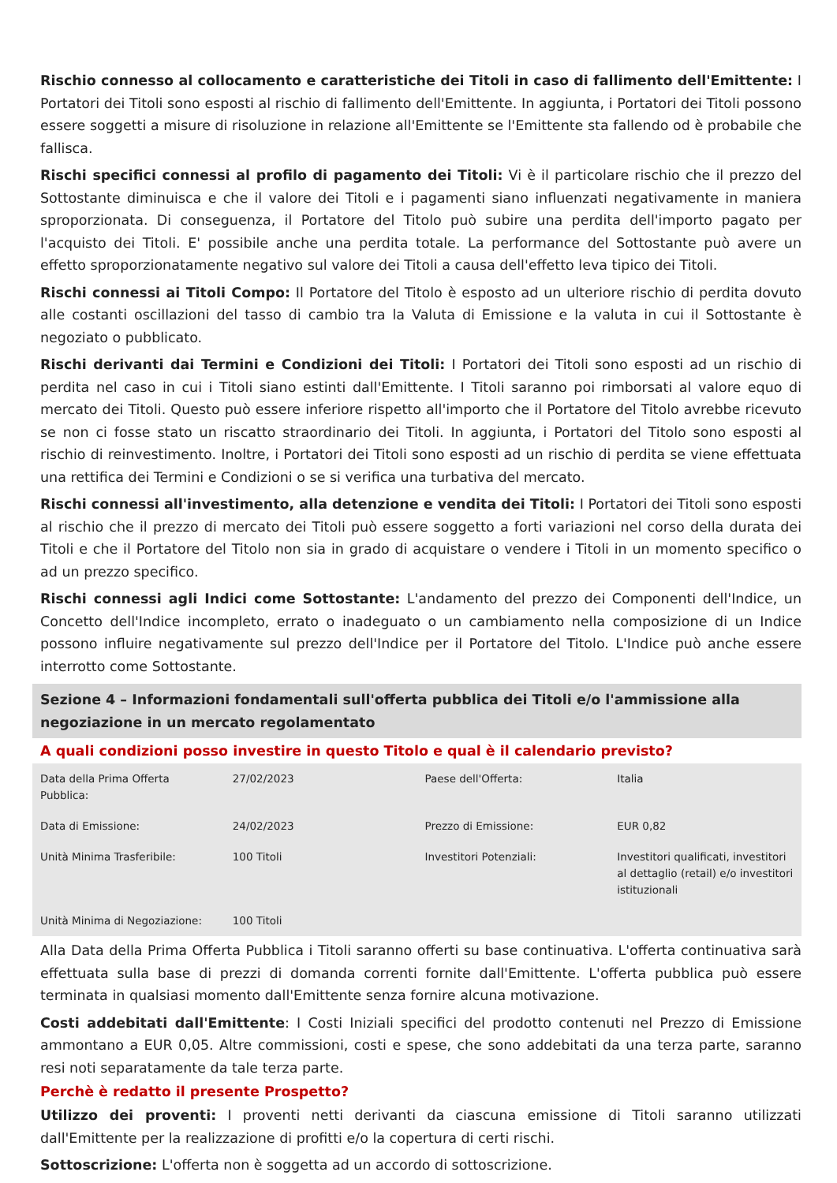Rischio connesso al collocamento e caratteristiche dei Titoli in caso di fallimento dell'Emittente: I Portatori dei Titoli sono esposti al rischio di fallimento dell'Emittente. In aggiunta, i Portatori dei Titoli possono essere soggetti a misure di risoluzione in relazione all'Emittente se l'Emittente sta fallendo od è probabile che fallisca.
Rischi specifici connessi al profilo di pagamento dei Titoli: Vi è il particolare rischio che il prezzo del Sottostante diminuisca e che il valore dei Titoli e i pagamenti siano influenzati negativamente in maniera sproporzionata. Di conseguenza, il Portatore del Titolo può subire una perdita dell'importo pagato per l'acquisto dei Titoli. E' possibile anche una perdita totale. La performance del Sottostante può avere un effetto sproporzionatamente negativo sul valore dei Titoli a causa dell'effetto leva tipico dei Titoli.
Rischi connessi ai Titoli Compo: Il Portatore del Titolo è esposto ad un ulteriore rischio di perdita dovuto alle costanti oscillazioni del tasso di cambio tra la Valuta di Emissione e la valuta in cui il Sottostante è negoziato o pubblicato.
Rischi derivanti dai Termini e Condizioni dei Titoli: I Portatori dei Titoli sono esposti ad un rischio di perdita nel caso in cui i Titoli siano estinti dall'Emittente. I Titoli saranno poi rimborsati al valore equo di mercato dei Titoli. Questo può essere inferiore rispetto all'importo che il Portatore del Titolo avrebbe ricevuto se non ci fosse stato un riscatto straordinario dei Titoli. In aggiunta, i Portatori del Titolo sono esposti al rischio di reinvestimento. Inoltre, i Portatori dei Titoli sono esposti ad un rischio di perdita se viene effettuata una rettifica dei Termini e Condizioni o se si verifica una turbativa del mercato.
Rischi connessi all'investimento, alla detenzione e vendita dei Titoli: I Portatori dei Titoli sono esposti al rischio che il prezzo di mercato dei Titoli può essere soggetto a forti variazioni nel corso della durata dei Titoli e che il Portatore del Titolo non sia in grado di acquistare o vendere i Titoli in un momento specifico o ad un prezzo specifico.
Rischi connessi agli Indici come Sottostante: L'andamento del prezzo dei Componenti dell'Indice, un Concetto dell'Indice incompleto, errato o inadeguato o un cambiamento nella composizione di un Indice possono influire negativamente sul prezzo dell'Indice per il Portatore del Titolo. L'Indice può anche essere interrotto come Sottostante.
Sezione 4 – Informazioni fondamentali sull'offerta pubblica dei Titoli e/o l'ammissione alla negoziazione in un mercato regolamentato
A quali condizioni posso investire in questo Titolo e qual è il calendario previsto?
| Data della Prima Offerta Pubblica: | 27/02/2023 | Paese dell'Offerta: | Italia |
| Data di Emissione: | 24/02/2023 | Prezzo di Emissione: | EUR 0,82 |
| Unità Minima Trasferibile: | 100 Titoli | Investitori Potenziali: | Investitori qualificati, investitori al dettaglio (retail) e/o investitori istituzionali |
| Unità Minima di Negoziazione: | 100 Titoli | | |
Alla Data della Prima Offerta Pubblica i Titoli saranno offerti su base continuativa. L'offerta continuativa sarà effettuata sulla base di prezzi di domanda correnti fornite dall'Emittente. L'offerta pubblica può essere terminata in qualsiasi momento dall'Emittente senza fornire alcuna motivazione.
Costi addebitati dall'Emittente: I Costi Iniziali specifici del prodotto contenuti nel Prezzo di Emissione ammontano a EUR 0,05. Altre commissioni, costi e spese, che sono addebitati da una terza parte, saranno resi noti separatamente da tale terza parte.
Perchè è redatto il presente Prospetto?
Utilizzo dei proventi: I proventi netti derivanti da ciascuna emissione di Titoli saranno utilizzati dall'Emittente per la realizzazione di profitti e/o la copertura di certi rischi.
Sottoscrizione: L'offerta non è soggetta ad un accordo di sottoscrizione.